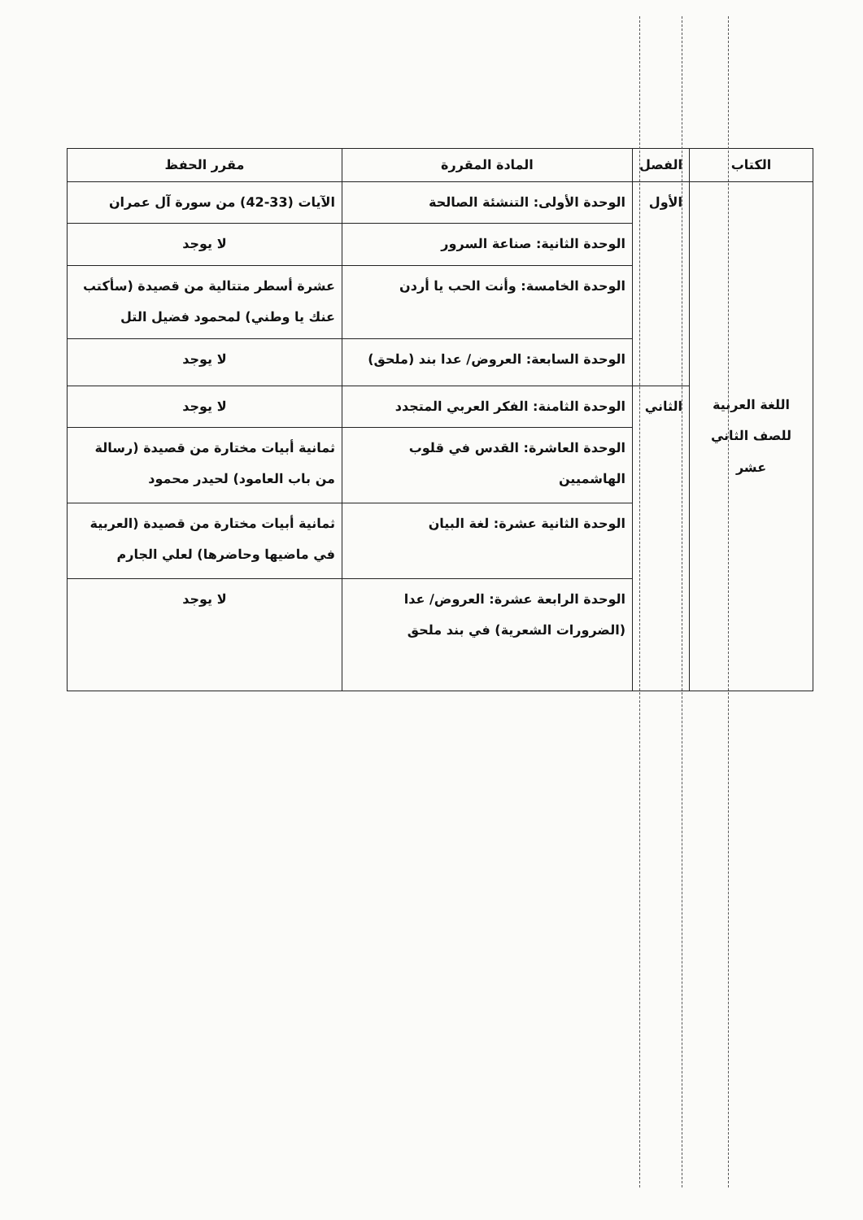| الكتاب | الفصل | المادة المقررة | مقرر الحفظ |
| --- | --- | --- | --- |
| اللغة العربية للصف الثاني عشر | الأول | الوحدة الأولى: التنشئة الصالحة | الآيات (33-42) من سورة آل عمران |
| | | الوحدة الثانية: صناعة السرور | لا يوجد |
| | | الوحدة الخامسة: وأنت الحب يا أردن | عشرة أسطر متتالية من قصيدة (سأكتب عنك يا وطني) لمحمود فضيل التل |
| | | الوحدة السابعة: العروض/ عدا بند (ملحق) | لا يوجد |
| | الثاني | الوحدة الثامنة: الفكر العربي المتجدد | لا يوجد |
| | | الوحدة العاشرة: القدس في قلوب الهاشميين | ثمانية أبيات مختارة من قصيدة (رسالة من باب العامود) لحيدر محمود |
| | | الوحدة الثانية عشرة: لغة البيان | ثمانية أبيات مختارة من قصيدة (العربية في ماضيها وحاضرها) لعلي الجارم |
| | | الوحدة الرابعة عشرة: العروض/ عدا (الضرورات الشعرية) في بند ملحق | لا يوجد |